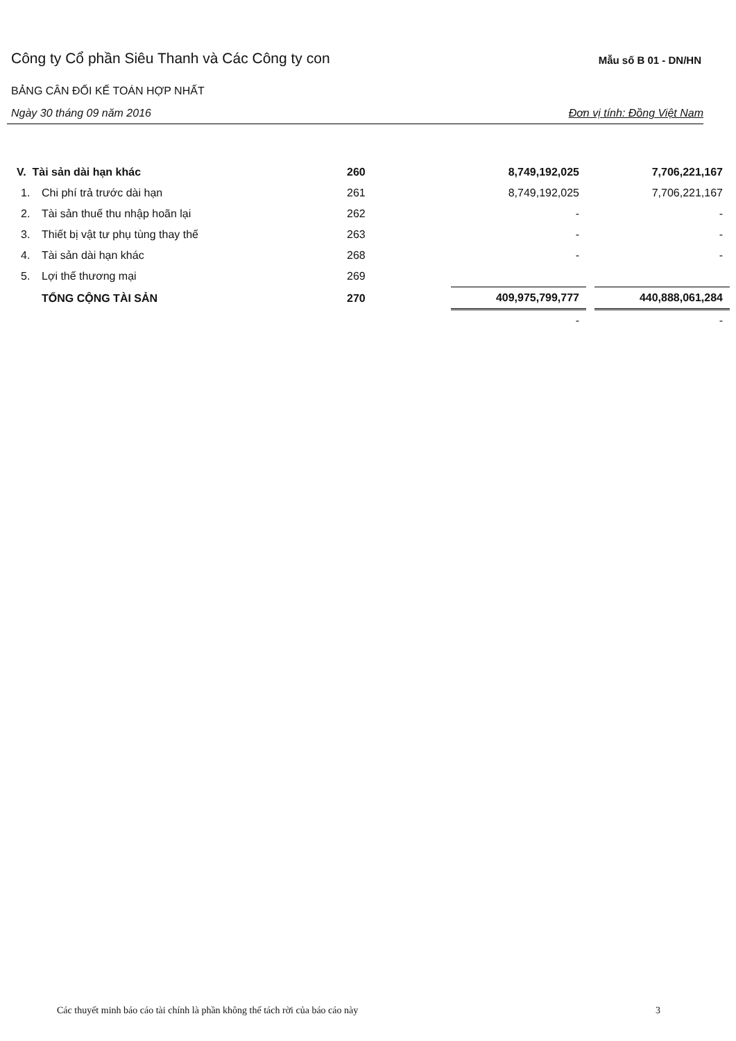Công ty Cổ phần Siêu Thanh và Các Công ty con
Mẫu số B 01 - DN/HN
BẢNG CÂN ĐỐI KẾ TOÁN HỢP NHẤT
Ngày 30 tháng 09 năm 2016 Đơn vị tính: Đồng Việt Nam
| V. Tài sản dài hạn khác | | 260 | 8,749,192,025 | | 7,706,221,167 |
| 1. | Chi phí trả trước dài hạn | 261 | 8,749,192,025 | | 7,706,221,167 |
| 2. | Tài sản thuế thu nhập hoãn lại | 262 | - | | - |
| 3. | Thiết bị vật tư phụ tùng thay thế | 263 | - | | - |
| 4. | Tài sản dài hạn khác | 268 | - | | - |
| 5. | Lợi thế thương mại | 269 | | | |
| | TỔNG CỘNG TÀI SẢN | 270 | 409,975,799,777 | | 440,888,061,284 |
| | | | - | | - |
Các thuyết minh báo cáo tài chính là phần không thể tách rời của báo cáo này 3